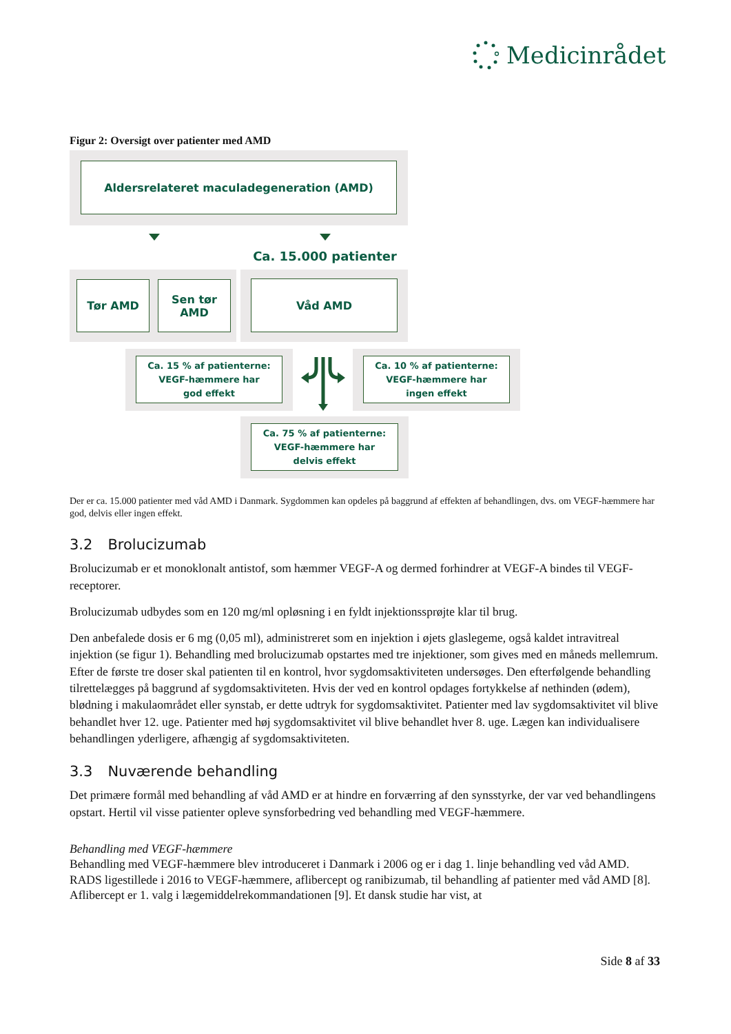Medicinrådet
Figur 2: Oversigt over patienter med AMD
Aldersrelateret maculadegeneration (AMD)
Ca. 15.000 patienter
Tør AMD Sen tør
AMD
Våd AMD
Ca. 15 % af patienterne:
VEGF-hæmmere har
god effekt
Ca. 10 % af patienterne:
VEGF-hæmmere har
ingen effekt
Ca. 75 % af patienterne:
VEGF-hæmmere har
delvis effekt
Der er ca. 15.000 patienter med våd AMD i Danmark. Sygdommen kan opdeles på baggrund af effekten af behandlingen, dvs. om VEGF-hæmmere har god, delvis eller ingen effekt.
3.2 Brolucizumab
Brolucizumab er et monoklonalt antistof, som hæmmer VEGF-A og dermed forhindrer at VEGF-A bindes til VEGF-receptorer.
Brolucizumab udbydes som en 120 mg/ml opløsning i en fyldt injektionssprøjte klar til brug.
Den anbefalede dosis er 6 mg (0,05 ml), administreret som en injektion i øjets glaslegeme, også kaldet intravitreal injektion (se figur 1). Behandling med brolucizumab opstartes med tre injektioner, som gives med en måneds mellemrum. Efter de første tre doser skal patienten til en kontrol, hvor sygdomsaktiviteten undersøges. Den efterfølgende behandling tilrettelægges på baggrund af sygdomsaktiviteten. Hvis der ved en kontrol opdages fortykkelse af nethinden (ødem), blødning i makulaområdet eller synstab, er dette udtryk for sygdomsaktivitet. Patienter med lav sygdomsaktivitet vil blive behandlet hver 12. uge. Patienter med høj sygdomsaktivitet vil blive behandlet hver 8. uge. Lægen kan individualisere behandlingen yderligere, afhængig af sygdomsaktiviteten.
3.3 Nuværende behandling
Det primære formål med behandling af våd AMD er at hindre en forværring af den synsstyrke, der var ved behandlingens opstart. Hertil vil visse patienter opleve synsforbedring ved behandling med VEGF-hæmmere.
Behandling med VEGF-hæmmere
Behandling med VEGF-hæmmere blev introduceret i Danmark i 2006 og er i dag 1. linje behandling ved våd AMD. RADS ligestillede i 2016 to VEGF-hæmmere, aflibercept og ranibizumab, til behandling af patienter med våd AMD [8]. Aflibercept er 1. valg i lægemiddelrekommandationen [9]. Et dansk studie har vist, at
Side 8 af 33